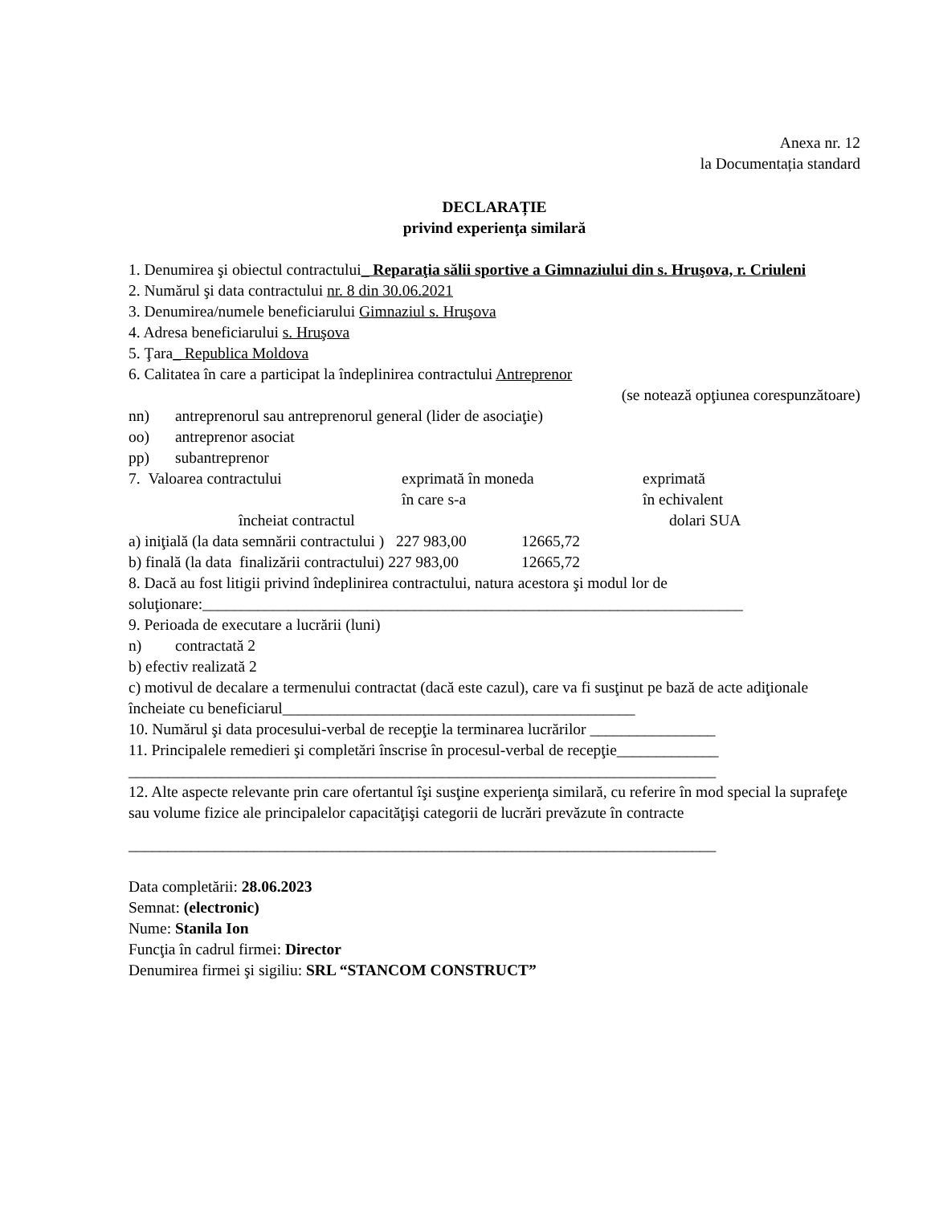Anexa nr. 12
la Documentația standard
DECLARAȚIE
privind experienţa similară
1. Denumirea şi obiectul contractului_ Reparaţia sălii sportive a Gimnaziului din s. Hruşova, r. Criuleni
2. Numărul şi data contractului nr. 8 din 30.06.2021
3. Denumirea/numele beneficiarului Gimnaziul s. Hruşova
4. Adresa beneficiarului s. Hruşova
5. Ţara_ Republica Moldova
6. Calitatea în care a participat la îndeplinirea contractului Antreprenor
(se notează opţiunea corespunzătoare)
nn) antreprenorul sau antreprenorul general (lider de asociaţie)
oo) antreprenor asociat
pp) subantreprenor
7. Valoarea contractului exprimată în moneda
în care s-a exprimată
în echivalent
încheiat contractul dolari SUA
a) iniţială (la data semnării contractului ) 227 983,00 12665,72
b) finală (la data finalizării contractului) 227 983,00 12665,72
8. Dacă au fost litigii privind îndeplinirea contractului, natura acestora şi modul lor de soluţionare:_____________________________________________________________________
9. Perioada de executare a lucrării (luni)
n) contractată 2
b) efectiv realizată 2
c) motivul de decalare a termenului contractat (dacă este cazul), care va fi susţinut pe bază de acte adiţionale încheiate cu beneficiarul_____________________________________________
10. Numărul şi data procesului-verbal de recepţie la terminarea lucrărilor ________________
11. Principalele remedieri şi completări înscrise în procesul-verbal de recepţie_____________
___________________________________________________________________________
12. Alte aspecte relevante prin care ofertantul îşi susţine experienţa similară, cu referire în mod special la suprafeţe sau volume fizice ale principalelor capacităţişi categorii de lucrări prevăzute în contracte
___________________________________________________________________________
Data completării: 28.06.2023
Semnat: (electronic)
Nume: Stanila Ion
Funcţia în cadrul firmei: Director
Denumirea firmei şi sigiliu: SRL “STANCOM CONSTRUCT”